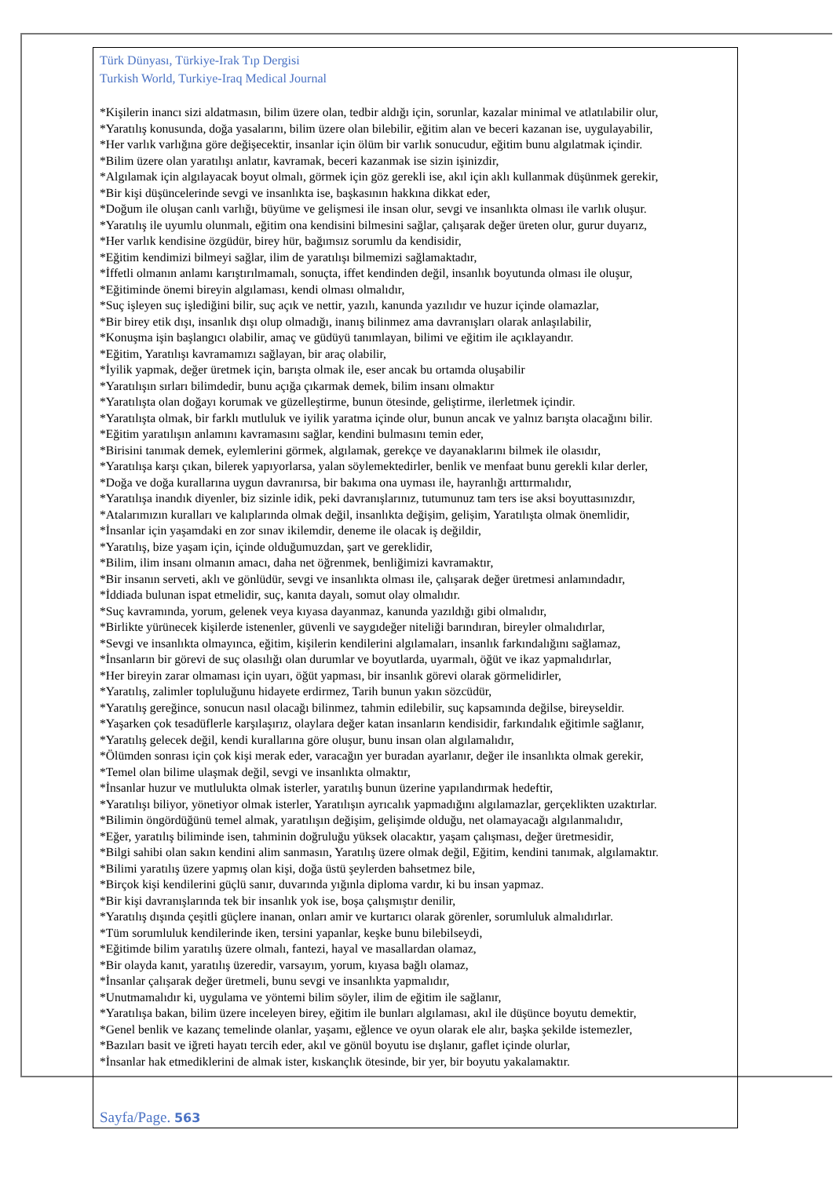Türk Dünyası, Türkiye-Irak Tıp Dergisi
Turkish World, Turkiye-Iraq Medical Journal
*Kişilerin inancı sizi aldatmasın, bilim üzere olan, tedbir aldığı için, sorunlar, kazalar minimal ve atlatılabilir olur,
*Yaratılış konusunda, doğa yasalarını, bilim üzere olan bilebilir, eğitim alan ve beceri kazanan ise, uygulayabilir,
*Her varlık varlığına göre değişecektir, insanlar için ölüm bir varlık sonucudur, eğitim bunu algılatmak içindir.
*Bilim üzere olan yaratılışı anlatır, kavramak, beceri kazanmak ise sizin işinizdir,
*Algılamak için algılayacak boyut olmalı, görmek için göz gerekli ise, akıl için aklı kullanmak düşünmek gerekir,
*Bir kişi düşüncelerinde sevgi ve insanlıkta ise, başkasının hakkına dikkat eder,
*Doğum ile oluşan canlı varlığı, büyüme ve gelişmesi ile insan olur, sevgi ve insanlıkta olması ile varlık oluşur.
*Yaratılış ile uyumlu olunmalı, eğitim ona kendisini bilmesini sağlar, çalışarak değer üreten olur, gurur duyarız,
*Her varlık kendisine özgüdür, birey hür, bağımsız sorumlu da kendisidir,
*Eğitim kendimizi bilmeyi sağlar, ilim de yaratılışı bilmemizi sağlamaktadır,
*İffetli olmanın anlamı karıştırılmamalı, sonuçta, iffet kendinden değil, insanlık boyutunda olması ile oluşur,
*Eğitiminde önemi bireyin algılaması, kendi olması olmalıdır,
*Suç işleyen suç işlediğini bilir, suç açık ve nettir, yazılı, kanunda yazılıdır ve huzur içinde olamazlar,
*Bir birey etik dışı, insanlık dışı olup olmadığı, inanış bilinmez ama davranışları olarak anlaşılabilir,
*Konuşma işin başlangıcı olabilir, amaç ve güdüyü tanımlayan, bilimi ve eğitim ile açıklayandır.
*Eğitim, Yaratılışı kavramamızı sağlayan, bir araç olabilir,
*İyilik yapmak, değer üretmek için, barışta olmak ile, eser ancak bu ortamda oluşabilir
*Yaratılışın sırları bilimdedir, bunu açığa çıkarmak demek, bilim insanı olmaktır
*Yaratılışta olan doğayı korumak ve güzelleştirme, bunun ötesinde, geliştirme, ilerletmek içindir.
*Yaratılışta olmak, bir farklı mutluluk ve iyilik yaratma içinde olur, bunun ancak ve yalnız barışta olacağını bilir.
*Eğitim yaratılışın anlamını kavramasını sağlar, kendini bulmasını temin eder,
*Birisini tanımak demek, eylemlerini görmek, algılamak, gerekçe ve dayanaklarını bilmek ile olasıdır,
*Yaratılışa karşı çıkan, bilerek yapıyorlarsa, yalan söylemektedirler, benlik ve menfaat bunu gerekli kılar derler,
*Doğa ve doğa kurallarına uygun davranırsa, bir bakıma ona uyması ile, hayranlığı arttırmalıdır,
*Yaratılışa inandık diyenler, biz sizinle idik, peki davranışlarınız, tutumunuz tam ters ise aksi boyuttasınızdır,
*Atalarımızın kuralları ve kalıplarında olmak değil, insanlıkta değişim, gelişim, Yaratılışta olmak önemlidir,
*İnsanlar için yaşamdaki en zor sınav ikilemdir, deneme ile olacak iş değildir,
*Yaratılış, bize yaşam için, içinde olduğumuzdan, şart ve gereklidir,
*Bilim, ilim insanı olmanın amacı, daha net öğrenmek, benliğimizi kavramaktır,
*Bir insanın serveti, aklı ve gönlüdür, sevgi ve insanlıkta olması ile, çalışarak değer üretmesi anlamındadır,
*İddiada bulunan ispat etmelidir, suç, kanıta dayalı, somut olay olmalıdır.
*Suç kavramında, yorum, gelenek veya kıyasa dayanmaz, kanunda yazıldığı gibi olmalıdır,
*Birlikte yürünecek kişilerde istenenler, güvenli ve saygıdeğer niteliği barındıran, bireyler olmalıdırlar,
*Sevgi ve insanlıkta olmayınca, eğitim, kişilerin kendilerini algılamaları, insanlık farkındalığını sağlamaz,
*İnsanların bir görevi de suç olasılığı olan durumlar ve boyutlarda, uyarmalı, öğüt ve ikaz yapmalıdırlar,
*Her bireyin zarar olmaması için uyarı, öğüt yapması, bir insanlık görevi olarak görmelidirler,
*Yaratılış, zalimler topluluğunu hidayete erdirmez, Tarih bunun yakın sözcüdür,
*Yaratılış gereğince, sonucun nasıl olacağı bilinmez, tahmin edilebilir, suç kapsamında değilse, bireyseldir.
*Yaşarken çok tesadüflerle karşılaşırız, olaylara değer katan insanların kendisidir, farkındalık eğitimle sağlanır,
*Yaratılış gelecek değil, kendi kurallarına göre oluşur, bunu insan olan algılamalıdır,
*Ölümden sonrası için çok kişi merak eder, varacağın yer buradan ayarlanır, değer ile insanlıkta olmak gerekir,
*Temel olan bilime ulaşmak değil, sevgi ve insanlıkta olmaktır,
*İnsanlar huzur ve mutlulukta olmak isterler, yaratılış bunun üzerine yapılandırmak hedeftir,
*Yaratılışı biliyor, yönetiyor olmak isterler, Yaratılışın ayrıcalık yapmadığını algılamazlar, gerçeklikten uzaktırlar.
*Bilimin öngördüğünü temel almak, yaratılışın değişim, gelişimde olduğu, net olamayacağı algılanmalıdır,
*Eğer, yaratılış biliminde isen, tahminin doğruluğu yüksek olacaktır, yaşam çalışması, değer üretmesidir,
*Bilgi sahibi olan sakın kendini alim sanmasın, Yaratılış üzere olmak değil, Eğitim, kendini tanımak, algılamaktır.
*Bilimi yaratılış üzere yapmış olan kişi, doğa üstü şeylerden bahsetmez bile,
*Birçok kişi kendilerini güçlü sanır, duvarında yığınla diploma vardır, ki bu insan yapmaz.
*Bir kişi davranışlarında tek bir insanlık yok ise, boşa çalışmıştır denilir,
*Yaratılış dışında çeşitli güçlere inanan, onları amir ve kurtarıcı olarak görenler, sorumluluk almalıdırlar.
*Tüm sorumluluk kendilerinde iken, tersini yapanlar, keşke bunu bilebilseydi,
*Eğitimde bilim yaratılış üzere olmalı, fantezi, hayal ve masallardan olamaz,
*Bir olayda kanıt, yaratılış üzeredir, varsayım, yorum, kıyasa bağlı olamaz,
*İnsanlar çalışarak değer üretmeli, bunu sevgi ve insanlıkta yapmalıdır,
*Unutmamalıdır ki, uygulama ve yöntemi bilim söyler, ilim de eğitim ile sağlanır,
*Yaratılışa bakan, bilim üzere inceleyen birey, eğitim ile bunları algılaması, akıl ile düşünce boyutu demektir,
*Genel benlik ve kazanç temelinde olanlar, yaşamı, eğlence ve oyun olarak ele alır, başka şekilde istemezler,
*Bazıları basit ve iğreti hayatı tercih eder, akıl ve gönül boyutu ise dışlanır, gaflet içinde olurlar,
*İnsanlar hak etmediklerini de almak ister, kıskançlık ötesinde, bir yer, bir boyutu yakalamaktır.
Sayfa/Page. 563